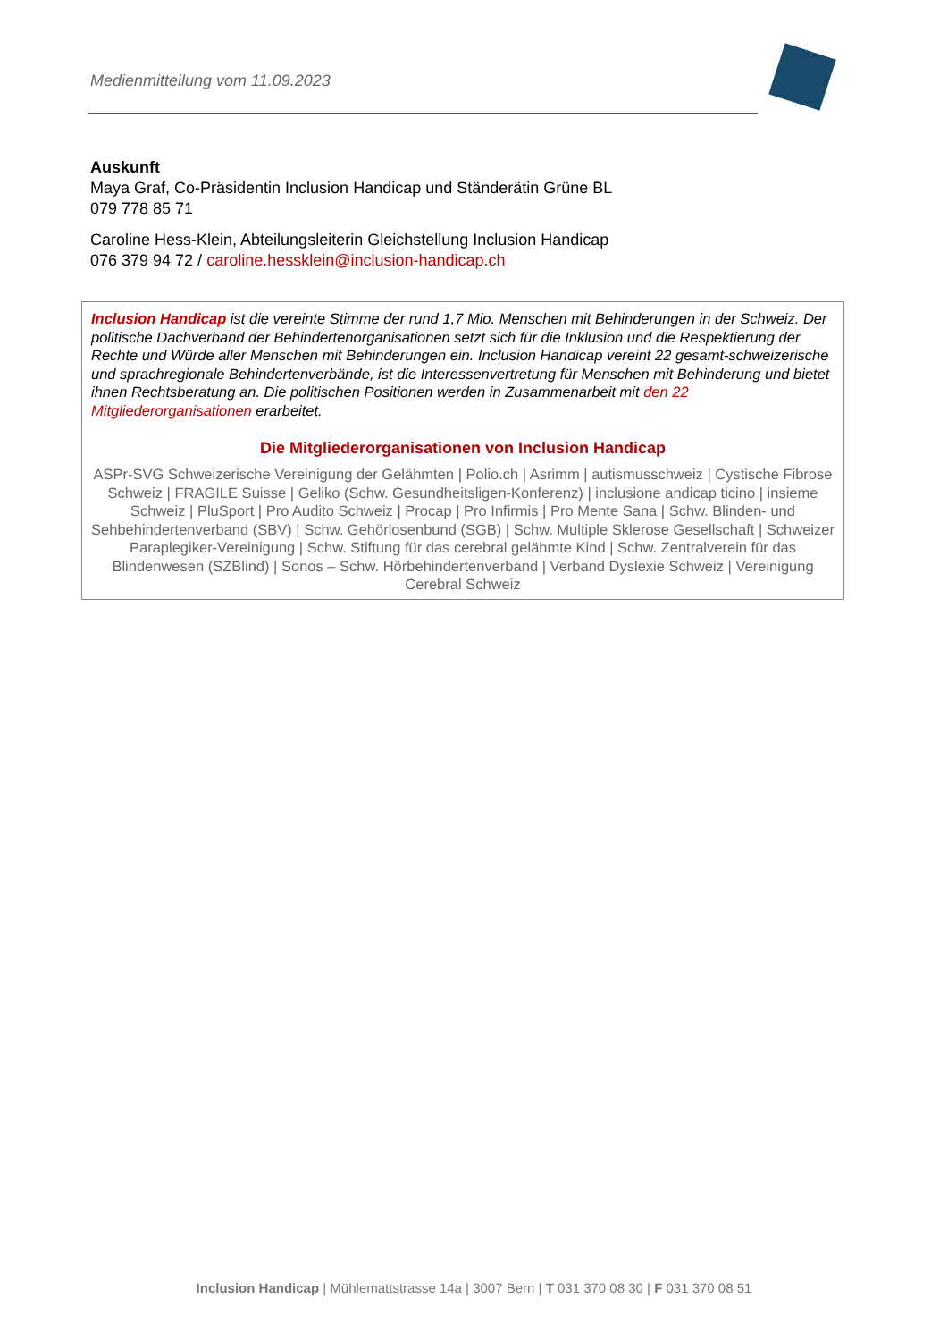Medienmitteilung vom 11.09.2023
Auskunft
Maya Graf, Co-Präsidentin Inclusion Handicap und Ständerätin Grüne BL
079 778 85 71
Caroline Hess-Klein, Abteilungsleiterin Gleichstellung Inclusion Handicap
076 379 94 72 / caroline.hessklein@inclusion-handicap.ch
Inclusion Handicap ist die vereinte Stimme der rund 1,7 Mio. Menschen mit Behinderungen in der Schweiz. Der politische Dachverband der Behindertenorganisationen setzt sich für die Inklusion und die Respektierung der Rechte und Würde aller Menschen mit Behinderungen ein. Inclusion Handicap vereint 22 gesamt-schweizerische und sprachregionale Behindertenverbände, ist die Interessenvertretung für Menschen mit Behinderung und bietet ihnen Rechtsberatung an. Die politischen Positionen werden in Zusammenarbeit mit den 22 Mitgliederorganisationen erarbeitet.
Die Mitgliederorganisationen von Inclusion Handicap
ASPr-SVG Schweizerische Vereinigung der Gelähmten | Polio.ch | Asrimm | autismusschweiz | Cystische Fibrose Schweiz | FRAGILE Suisse | Geliko (Schw. Gesundheitsligen-Konferenz) | inclusione andicap ticino | insieme Schweiz | PluSport | Pro Audito Schweiz | Procap | Pro Infirmis | Pro Mente Sana | Schw. Blinden- und Sehbehindertenverband (SBV) | Schw. Gehörlosenbund (SGB) | Schw. Multiple Sklerose Gesellschaft | Schweizer Paraplegiker-Vereinigung | Schw. Stiftung für das cerebral gelähmte Kind | Schw. Zentralverein für das Blindenwesen (SZBlind) | Sonos – Schw. Hörbehindertenverband | Verband Dyslexie Schweiz | Vereinigung Cerebral Schweiz
Inclusion Handicap | Mühlemattstrasse 14a | 3007 Bern | T 031 370 08 30 | F 031 370 08 51